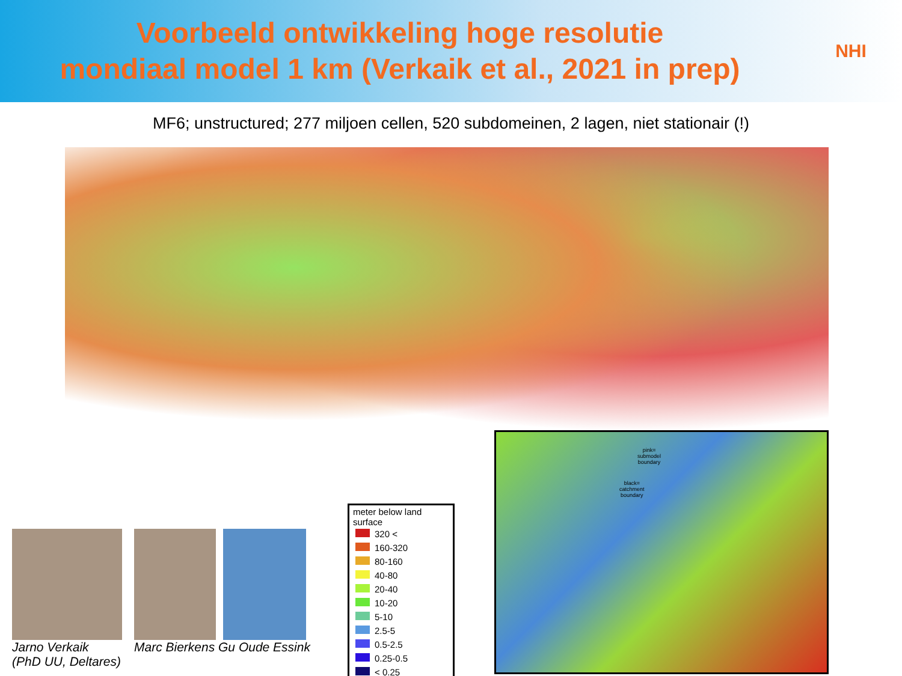Voorbeeld ontwikkeling hoge resolutie
mondiaal model 1 km (Verkaik et al., 2021 in prep)
NHI
MF6; unstructured; 277 miljoen cellen, 520 subdomeinen, 2 lagen, niet stationair (!)
pink=
submodel
boundary
black=
catchment
boundary
meter below land surface
| | 320 < |
| | 160-320 |
| | 80-160 |
| | 40-80 |
| | 20-40 |
| | 10-20 |
| | 5-10 |
| | 2.5-5 |
| | 0.5-2.5 |
| | 0.25-0.5 |
| | < 0.25 |
Jarno Verkaik
(PhD UU, Deltares)
Marc Bierkens Gu Oude Essink